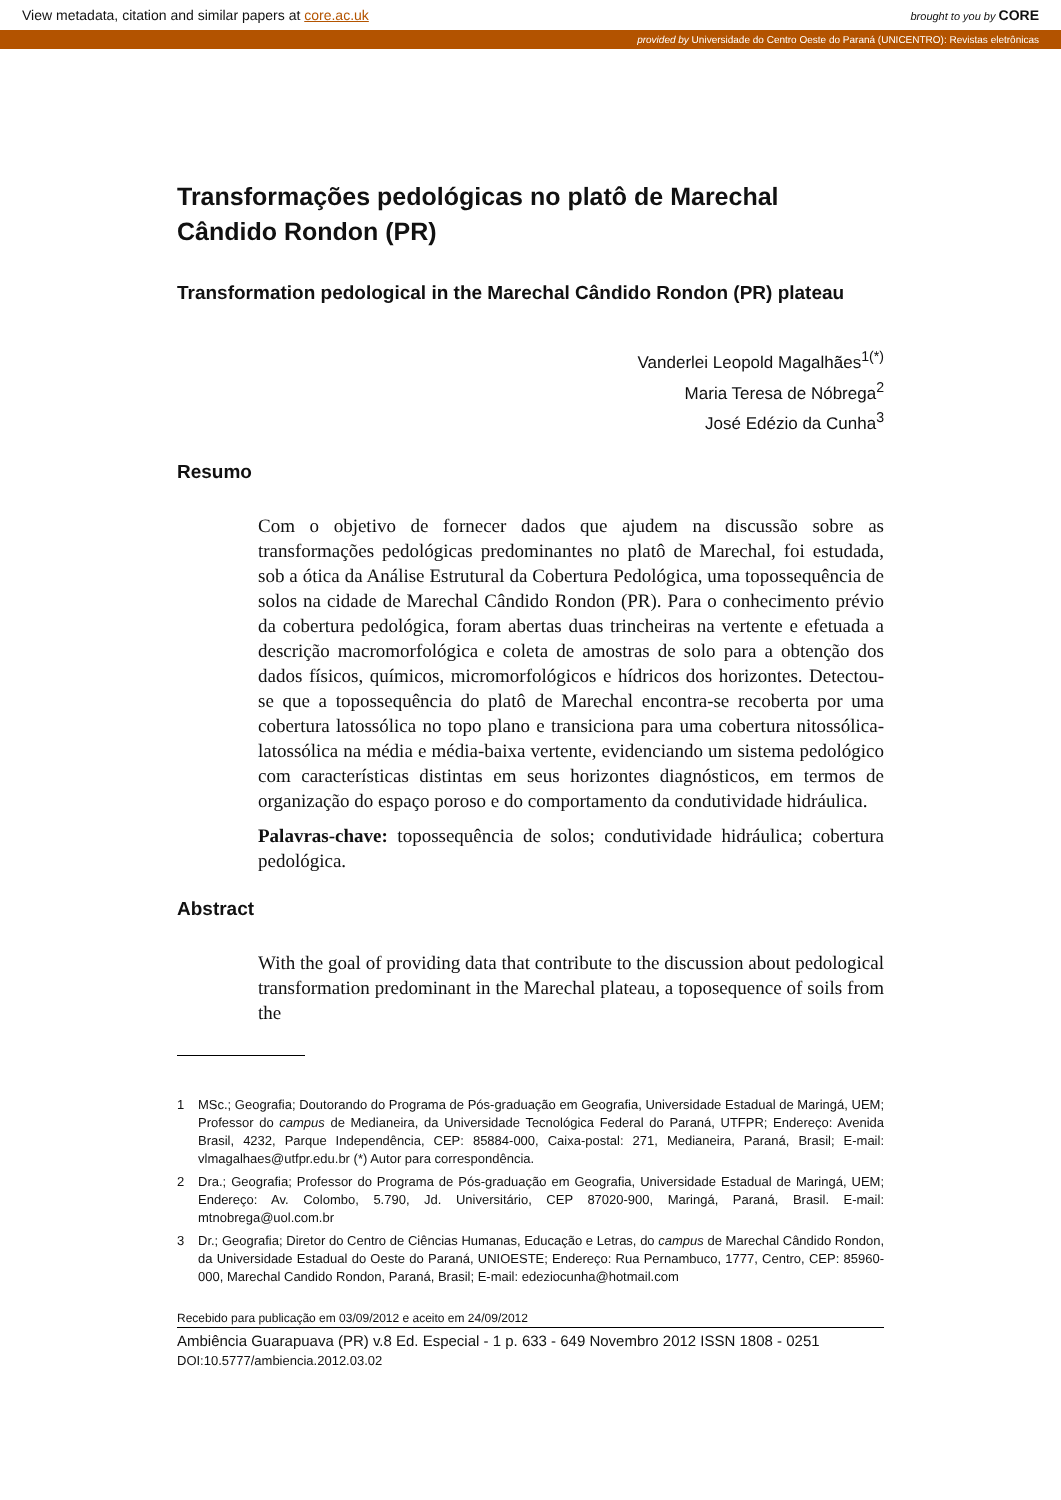View metadata, citation and similar papers at core.ac.uk brought to you by CORE
provided by Universidade do Centro Oeste do Paraná (UNICENTRO): Revistas eletrônicas
Transformações pedológicas no platô de Marechal Cândido Rondon (PR)
Transformation pedological in the Marechal Cândido Rondon (PR) plateau
Vanderlei Leopold Magalhães<sup>1(*)</sup>
Maria Teresa de Nóbrega<sup>2</sup>
José Edézio da Cunha<sup>3</sup>
Resumo
Com o objetivo de fornecer dados que ajudem na discussão sobre as transformações pedológicas predominantes no platô de Marechal, foi estudada, sob a ótica da Análise Estrutural da Cobertura Pedológica, uma topossequência de solos na cidade de Marechal Cândido Rondon (PR). Para o conhecimento prévio da cobertura pedológica, foram abertas duas trincheiras na vertente e efetuada a descrição macromorfológica e coleta de amostras de solo para a obtenção dos dados físicos, químicos, micromorfológicos e hídricos dos horizontes. Detectou-se que a topossequência do platô de Marechal encontra-se recoberta por uma cobertura latossólica no topo plano e transiciona para uma cobertura nitossólica-latossólica na média e média-baixa vertente, evidenciando um sistema pedológico com características distintas em seus horizontes diagnósticos, em termos de organização do espaço poroso e do comportamento da condutividade hidráulica.
Palavras-chave: topossequência de solos; condutividade hidráulica; cobertura pedológica.
Abstract
With the goal of providing data that contribute to the discussion about pedological transformation predominant in the Marechal plateau, a toposequence of soils from the
1 MSc.; Geografia; Doutorando do Programa de Pós-graduação em Geografia, Universidade Estadual de Maringá, UEM; Professor do campus de Medianeira, da Universidade Tecnológica Federal do Paraná, UTFPR; Endereço: Avenida Brasil, 4232, Parque Independência, CEP: 85884-000, Caixa-postal: 271, Medianeira, Paraná, Brasil; E-mail: vlmagalhaes@utfpr.edu.br (*) Autor para correspondência.
2 Dra.; Geografia; Professor do Programa de Pós-graduação em Geografia, Universidade Estadual de Maringá, UEM; Endereço: Av. Colombo, 5.790, Jd. Universitário, CEP 87020-900, Maringá, Paraná, Brasil. E-mail: mtnobrega@uol.com.br
3 Dr.; Geografia; Diretor do Centro de Ciências Humanas, Educação e Letras, do campus de Marechal Cândido Rondon, da Universidade Estadual do Oeste do Paraná, UNIOESTE; Endereço: Rua Pernambuco, 1777, Centro, CEP: 85960-000, Marechal Candido Rondon, Paraná, Brasil; E-mail: edeziocunha@hotmail.com
Recebido para publicação em 03/09/2012 e aceito em 24/09/2012
Ambiência Guarapuava (PR) v.8 Ed. Especial - 1 p. 633 - 649 Novembro 2012 ISSN 1808 - 0251
DOI:10.5777/ambiencia.2012.03.02